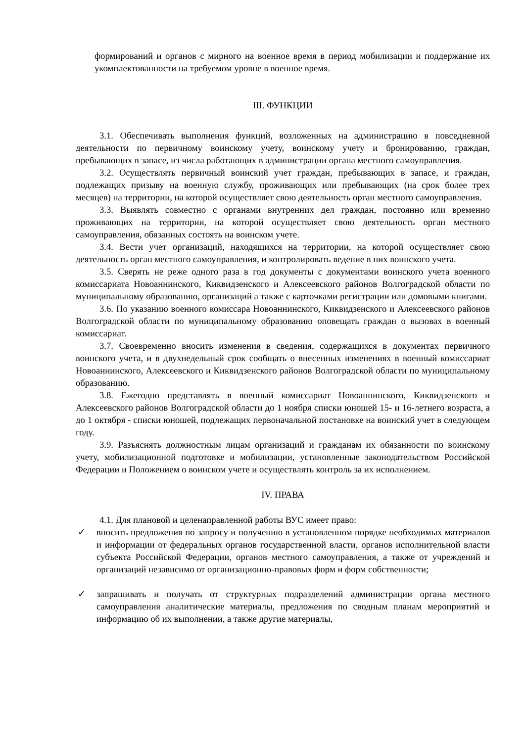формирований и органов с мирного на военное время в период мобилизации и поддержание их укомплектованности на требуемом уровне в военное время.
III. ФУНКЦИИ
3.1. Обеспечивать выполнения функций, возложенных на администрацию в повседневной деятельности по первичному воинскому учету, воинскому учету и бронированию, граждан, пребывающих в запасе, из числа работающих в администрации органа местного самоуправления.
3.2. Осуществлять первичный воинский учет граждан, пребывающих в запасе, и граждан, подлежащих призыву на военную службу, проживающих или пребывающих (на срок более трех месяцев) на территории, на которой осуществляет свою деятельность орган местного самоуправления.
3.3. Выявлять совместно с органами внутренних дел граждан, постоянно или временно проживающих на территории, на которой осуществляет свою деятельность орган местного самоуправления, обязанных состоять на воинском учете.
3.4. Вести учет организаций, находящихся на территории, на которой осуществляет свою деятельность орган местного самоуправления, и контролировать ведение в них воинского учета.
3.5. Сверять не реже одного раза в год документы с документами воинского учета военного комиссариата Новоаннинского, Киквидзенского и Алексеевского районов Волгоградской области по муниципальному образованию, организаций а также с карточками регистрации или домовыми книгами.
3.6. По указанию военного комиссара Новоаннинского, Киквидзенского и Алексеевского районов Волгоградской области по муниципальному образованию оповещать граждан о вызовах в военный комиссариат.
3.7. Своевременно вносить изменения в сведения, содержащихся в документах первичного воинского учета, и в двухнедельный срок сообщать о внесенных изменениях в военный комиссариат Новоаннинского, Алексеевского и Киквидзенского районов Волгоградской области по муниципальному образованию.
3.8. Ежегодно представлять в военный комиссариат Новоаннинского, Киквидзенского и Алексеевского районов Волгоградской области до 1 ноября списки юношей 15- и 16-летнего возраста, а до 1 октября - списки юношей, подлежащих первоначальной постановке на воинский учет в следующем году.
3.9. Разъяснять должностным лицам организаций и гражданам их обязанности по воинскому учету, мобилизационной подготовке и мобилизации, установленные законодательством Российской Федерации и Положением о воинском учете и осуществлять контроль за их исполнением.
IV. ПРАВА
4.1. Для плановой и целенаправленной работы ВУС имеет право:
✓ вносить предложения по запросу и получению в установленном порядке необходимых материалов и информации от федеральных органов государственной власти, органов исполнительной власти субъекта Российской Федерации, органов местного самоуправления, а также от учреждений и организаций независимо от организационно-правовых форм и форм собственности;
✓ запрашивать и получать от структурных подразделений администрации органа местного самоуправления аналитические материалы, предложения по сводным планам мероприятий и информацию об их выполнении, а также другие материалы,